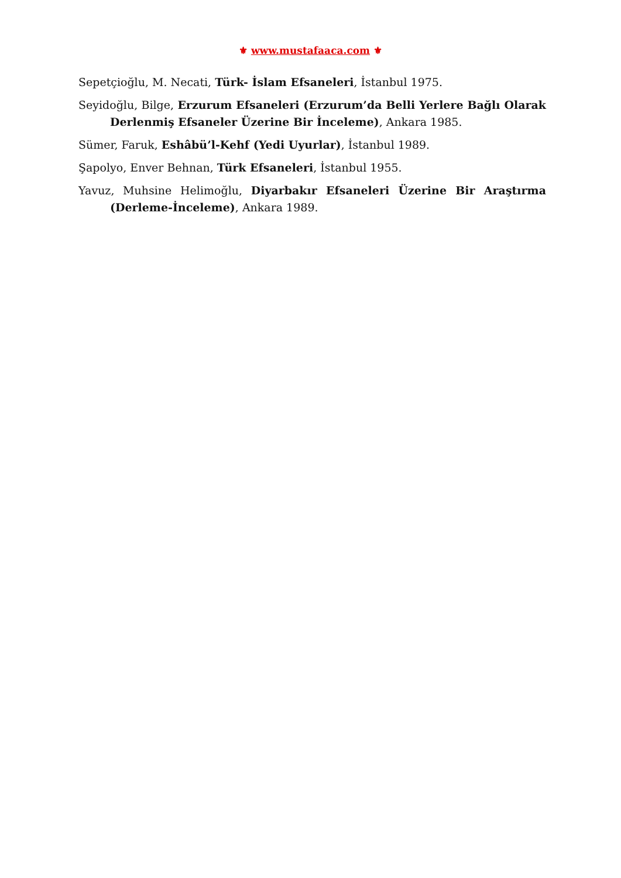⚜ www.mustafaaca.com ⚜
Sepetçioğlu, M. Necati, Türk- İslam Efsaneleri, İstanbul 1975.
Seyidoğlu, Bilge, Erzurum Efsaneleri (Erzurum’da Belli Yerlere Bağlı Olarak Derlenmiş Efsaneler Üzerine Bir İnceleme), Ankara 1985.
Sümer, Faruk, Eshâbü’l-Kehf (Yedi Uyurlar), İstanbul 1989.
Şapolyo, Enver Behnan, Türk Efsaneleri, İstanbul 1955.
Yavuz, Muhsine Helimoğlu, Diyarbakır Efsaneleri Üzerine Bir Araştırma (Derleme-İnceleme), Ankara 1989.